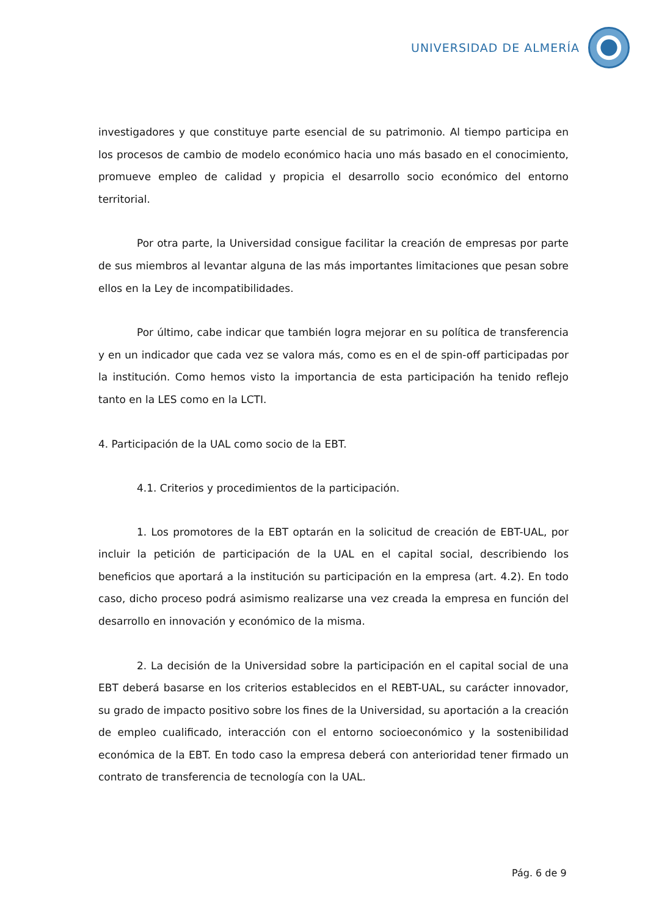UNIVERSIDAD DE ALMERÍA
investigadores y que constituye parte esencial de su patrimonio. Al tiempo participa en los procesos de cambio de modelo económico hacia uno más basado en el conocimiento, promueve empleo de calidad y propicia el desarrollo socio económico del entorno territorial.
Por otra parte, la Universidad consigue facilitar la creación de empresas por parte de sus miembros al levantar alguna de las más importantes limitaciones que pesan sobre ellos en la Ley de incompatibilidades.
Por último, cabe indicar que también logra mejorar en su política de transferencia y en un indicador que cada vez se valora más, como es en el de spin-off participadas por la institución. Como hemos visto la importancia de esta participación ha tenido reflejo tanto en la LES como en la LCTI.
4. Participación de la UAL como socio de la EBT.
4.1. Criterios y procedimientos de la participación.
1. Los promotores de la EBT optarán en la solicitud de creación de EBT-UAL, por incluir la petición de participación de la UAL en el capital social, describiendo los beneficios que aportará a la institución su participación en la empresa (art. 4.2). En todo caso, dicho proceso podrá asimismo realizarse una vez creada la empresa en función del desarrollo en innovación y económico de la misma.
2. La decisión de la Universidad sobre la participación en el capital social de una EBT deberá basarse en los criterios establecidos en el REBT-UAL, su carácter innovador, su grado de impacto positivo sobre los fines de la Universidad, su aportación a la creación de empleo cualificado, interacción con el entorno socioeconómico y la sostenibilidad económica de la EBT. En todo caso la empresa deberá con anterioridad tener firmado un contrato de transferencia de tecnología con la UAL.
Pág. 6 de 9